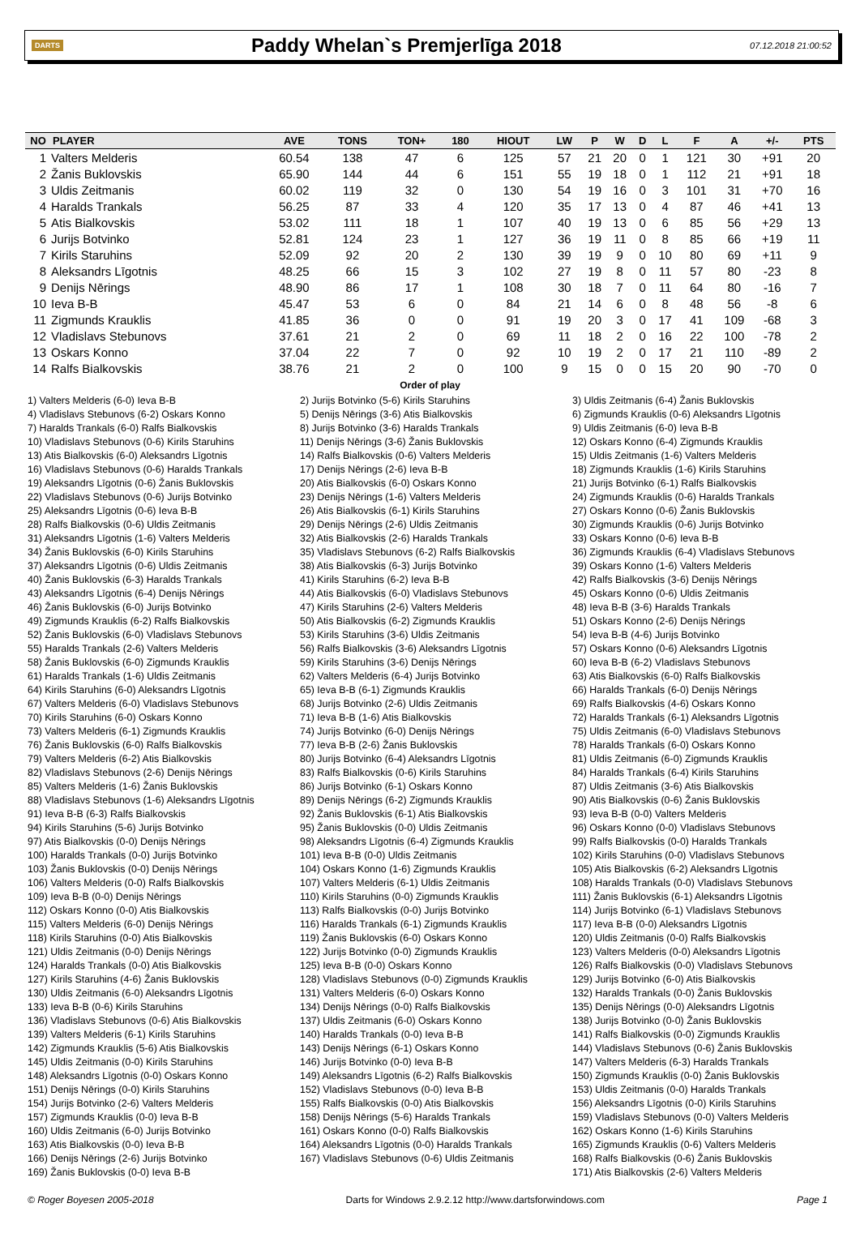DARTS Paddy Whelan`s Premjerlīga 2018 07.12.2018 21:00:52
| NO | PLAYER | AVE | TONS | TON+ | 180 | HIOUT | LW | P | W | D | L | F | A | +/- | PTS |
| --- | --- | --- | --- | --- | --- | --- | --- | --- | --- | --- | --- | --- | --- | --- | --- |
| 1 | Valters Melderis | 60.54 | 138 | 47 | 6 | 125 | 57 | 21 | 20 | 0 | 1 | 121 | 30 | +91 | 20 |
| 2 | Žanis Buklovskis | 65.90 | 144 | 44 | 6 | 151 | 55 | 19 | 18 | 0 | 1 | 112 | 21 | +91 | 18 |
| 3 | Uldis Zeitmanis | 60.02 | 119 | 32 | 0 | 130 | 54 | 19 | 16 | 0 | 3 | 101 | 31 | +70 | 16 |
| 4 | Haralds Trankals | 56.25 | 87 | 33 | 4 | 120 | 35 | 17 | 13 | 0 | 4 | 87 | 46 | +41 | 13 |
| 5 | Atis Bialkovskis | 53.02 | 111 | 18 | 1 | 107 | 40 | 19 | 13 | 0 | 6 | 85 | 56 | +29 | 13 |
| 6 | Jurijs Botvinko | 52.81 | 124 | 23 | 1 | 127 | 36 | 19 | 11 | 0 | 8 | 85 | 66 | +19 | 11 |
| 7 | Kirils Staruhins | 52.09 | 92 | 20 | 2 | 130 | 39 | 19 | 9 | 0 | 10 | 80 | 69 | +11 | 9 |
| 8 | Aleksandrs Līgotnis | 48.25 | 66 | 15 | 3 | 102 | 27 | 19 | 8 | 0 | 11 | 57 | 80 | -23 | 8 |
| 9 | Denijs Nērings | 48.90 | 86 | 17 | 1 | 108 | 30 | 18 | 7 | 0 | 11 | 64 | 80 | -16 | 7 |
| 10 | Ieva B-B | 45.47 | 53 | 6 | 0 | 84 | 21 | 14 | 6 | 0 | 8 | 48 | 56 | -8 | 6 |
| 11 | Zigmunds Krauklis | 41.85 | 36 | 0 | 0 | 91 | 19 | 20 | 3 | 0 | 17 | 41 | 109 | -68 | 3 |
| 12 | Vladislavs Stebunovs | 37.61 | 21 | 2 | 0 | 69 | 11 | 18 | 2 | 0 | 16 | 22 | 100 | -78 | 2 |
| 13 | Oskars Konno | 37.04 | 22 | 7 | 0 | 92 | 10 | 19 | 2 | 0 | 17 | 21 | 110 | -89 | 2 |
| 14 | Ralfs Bialkovskis | 38.76 | 21 | 2 | 0 | 100 | 9 | 15 | 0 | 0 | 15 | 20 | 90 | -70 | 0 |
Order of play
1) Valters Melderis (6-0) Ieva B-B
4) Vladislavs Stebunovs (6-2) Oskars Konno
7) Haralds Trankals (6-0) Ralfs Bialkovskis
10) Vladislavs Stebunovs (0-6) Kirils Staruhins
13) Atis Bialkovskis (6-0) Aleksandrs Līgotnis
16) Vladislavs Stebunovs (0-6) Haralds Trankals
19) Aleksandrs Līgotnis (0-6) Žanis Buklovskis
22) Vladislavs Stebunovs (0-6) Jurijs Botvinko
25) Aleksandrs Līgotnis (0-6) Ieva B-B
28) Ralfs Bialkovskis (0-6) Uldis Zeitmanis
31) Aleksandrs Līgotnis (1-6) Valters Melderis
34) Žanis Buklovskis (6-0) Kirils Staruhins
37) Aleksandrs Līgotnis (0-6) Uldis Zeitmanis
40) Žanis Buklovskis (6-3) Haralds Trankals
43) Aleksandrs Līgotnis (6-4) Denijs Nērings
46) Žanis Buklovskis (6-0) Jurijs Botvinko
49) Zigmunds Krauklis (6-2) Ralfs Bialkovskis
52) Žanis Buklovskis (6-0) Vladislavs Stebunovs
55) Haralds Trankals (2-6) Valters Melderis
58) Žanis Buklovskis (6-0) Zigmunds Krauklis
61) Haralds Trankals (1-6) Uldis Zeitmanis
64) Kirils Staruhins (6-0) Aleksandrs Līgotnis
67) Valters Melderis (6-0) Vladislavs Stebunovs
70) Kirils Staruhins (6-0) Oskars Konno
73) Valters Melderis (6-1) Zigmunds Krauklis
76) Žanis Buklovskis (6-0) Ralfs Bialkovskis
79) Valters Melderis (6-2) Atis Bialkovskis
82) Vladislavs Stebunovs (2-6) Denijs Nērings
85) Valters Melderis (1-6) Žanis Buklovskis
88) Vladislavs Stebunovs (1-6) Aleksandrs Līgotnis
91) Ieva B-B (6-3) Ralfs Bialkovskis
94) Kirils Staruhins (5-6) Jurijs Botvinko
97) Atis Bialkovskis (0-0) Denijs Nērings
100) Haralds Trankals (0-0) Jurijs Botvinko
103) Žanis Buklovskis (0-0) Denijs Nērings
106) Valters Melderis (0-0) Ralfs Bialkovskis
109) Ieva B-B (0-0) Denijs Nērings
112) Oskars Konno (0-0) Atis Bialkovskis
115) Valters Melderis (6-0) Denijs Nērings
118) Kirils Staruhins (0-0) Atis Bialkovskis
121) Uldis Zeitmanis (0-0) Denijs Nērings
124) Haralds Trankals (0-0) Atis Bialkovskis
127) Kirils Staruhins (4-6) Žanis Buklovskis
130) Uldis Zeitmanis (6-0) Aleksandrs Līgotnis
133) Ieva B-B (0-6) Kirils Staruhins
136) Vladislavs Stebunovs (0-6) Atis Bialkovskis
139) Valters Melderis (6-1) Kirils Staruhins
142) Zigmunds Krauklis (5-6) Atis Bialkovskis
145) Uldis Zeitmanis (0-0) Kirils Staruhins
148) Aleksandrs Līgotnis (0-0) Oskars Konno
151) Denijs Nērings (0-0) Kirils Staruhins
154) Jurijs Botvinko (2-6) Valters Melderis
157) Zigmunds Krauklis (0-0) Ieva B-B
160) Uldis Zeitmanis (6-0) Jurijs Botvinko
163) Atis Bialkovskis (0-0) Ieva B-B
166) Denijs Nērings (2-6) Jurijs Botvinko
169) Žanis Buklovskis (0-0) Ieva B-B
2) Jurijs Botvinko (5-6) Kirils Staruhins
5) Denijs Nērings (3-6) Atis Bialkovskis
8) Jurijs Botvinko (3-6) Haralds Trankals
11) Denijs Nērings (3-6) Žanis Buklovskis
14) Ralfs Bialkovskis (0-6) Valters Melderis
17) Denijs Nērings (2-6) Ieva B-B
20) Atis Bialkovskis (6-0) Oskars Konno
23) Denijs Nērings (1-6) Valters Melderis
26) Atis Bialkovskis (6-1) Kirils Staruhins
29) Denijs Nērings (2-6) Uldis Zeitmanis
32) Atis Bialkovskis (2-6) Haralds Trankals
35) Vladislavs Stebunovs (6-2) Ralfs Bialkovskis
38) Atis Bialkovskis (6-3) Jurijs Botvinko
41) Kirils Staruhins (6-2) Ieva B-B
44) Atis Bialkovskis (6-0) Vladislavs Stebunovs
47) Kirils Staruhins (2-6) Valters Melderis
50) Atis Bialkovskis (6-2) Zigmunds Krauklis
53) Kirils Staruhins (3-6) Uldis Zeitmanis
56) Ralfs Bialkovskis (3-6) Aleksandrs Līgotnis
59) Kirils Staruhins (3-6) Denijs Nērings
62) Valters Melderis (6-4) Jurijs Botvinko
65) Ieva B-B (6-1) Zigmunds Krauklis
68) Jurijs Botvinko (2-6) Uldis Zeitmanis
71) Ieva B-B (1-6) Atis Bialkovskis
74) Jurijs Botvinko (6-0) Denijs Nērings
77) Ieva B-B (2-6) Žanis Buklovskis
80) Jurijs Botvinko (6-4) Aleksandrs Līgotnis
83) Ralfs Bialkovskis (0-6) Kirils Staruhins
86) Jurijs Botvinko (6-1) Oskars Konno
89) Denijs Nērings (6-2) Zigmunds Krauklis
92) Žanis Buklovskis (6-1) Atis Bialkovskis
95) Žanis Buklovskis (0-0) Uldis Zeitmanis
98) Aleksandrs Līgotnis (6-4) Zigmunds Krauklis
101) Ieva B-B (0-0) Uldis Zeitmanis
104) Oskars Konno (1-6) Zigmunds Krauklis
107) Valters Melderis (6-1) Uldis Zeitmanis
110) Kirils Staruhins (0-0) Zigmunds Krauklis
113) Ralfs Bialkovskis (0-0) Jurijs Botvinko
116) Haralds Trankals (6-1) Zigmunds Krauklis
119) Žanis Buklovskis (6-0) Oskars Konno
122) Jurijs Botvinko (0-0) Zigmunds Krauklis
125) Ieva B-B (0-0) Oskars Konno
128) Vladislavs Stebunovs (0-0) Zigmunds Krauklis
131) Valters Melderis (6-0) Oskars Konno
134) Denijs Nērings (0-0) Ralfs Bialkovskis
137) Uldis Zeitmanis (6-0) Oskars Konno
140) Haralds Trankals (0-0) Ieva B-B
143) Denijs Nērings (6-1) Oskars Konno
146) Jurijs Botvinko (0-0) Ieva B-B
149) Aleksandrs Līgotnis (6-2) Ralfs Bialkovskis
152) Vladislavs Stebunovs (0-0) Ieva B-B
155) Ralfs Bialkovskis (0-0) Atis Bialkovskis
158) Denijs Nērings (5-6) Haralds Trankals
161) Oskars Konno (0-0) Ralfs Bialkovskis
164) Aleksandrs Līgotnis (0-0) Haralds Trankals
167) Vladislavs Stebunovs (0-6) Uldis Zeitmanis
3) Uldis Zeitmanis (6-4) Žanis Buklovskis
6) Zigmunds Krauklis (0-6) Aleksandrs Līgotnis
9) Uldis Zeitmanis (6-0) Ieva B-B
12) Oskars Konno (6-4) Zigmunds Krauklis
15) Uldis Zeitmanis (1-6) Valters Melderis
18) Zigmunds Krauklis (1-6) Kirils Staruhins
21) Jurijs Botvinko (6-1) Ralfs Bialkovskis
24) Zigmunds Krauklis (0-6) Haralds Trankals
27) Oskars Konno (0-6) Žanis Buklovskis
30) Zigmunds Krauklis (0-6) Jurijs Botvinko
33) Oskars Konno (0-6) Ieva B-B
36) Zigmunds Krauklis (6-4) Vladislavs Stebunovs
39) Oskars Konno (1-6) Valters Melderis
42) Ralfs Bialkovskis (3-6) Denijs Nērings
45) Oskars Konno (0-6) Uldis Zeitmanis
48) Ieva B-B (3-6) Haralds Trankals
51) Oskars Konno (2-6) Denijs Nērings
54) Ieva B-B (4-6) Jurijs Botvinko
57) Oskars Konno (0-6) Aleksandrs Līgotnis
60) Ieva B-B (6-2) Vladislavs Stebunovs
63) Atis Bialkovskis (6-0) Ralfs Bialkovskis
66) Haralds Trankals (6-0) Denijs Nērings
69) Ralfs Bialkovskis (4-6) Oskars Konno
72) Haralds Trankals (6-1) Aleksandrs Līgotnis
75) Uldis Zeitmanis (6-0) Vladislavs Stebunovs
78) Haralds Trankals (6-0) Oskars Konno
81) Uldis Zeitmanis (6-0) Zigmunds Krauklis
84) Haralds Trankals (6-4) Kirils Staruhins
87) Uldis Zeitmanis (3-6) Atis Bialkovskis
90) Atis Bialkovskis (0-6) Žanis Buklovskis
93) Ieva B-B (0-0) Valters Melderis
96) Oskars Konno (0-0) Vladislavs Stebunovs
99) Ralfs Bialkovskis (0-0) Haralds Trankals
102) Kirils Staruhins (0-0) Vladislavs Stebunovs
105) Atis Bialkovskis (6-2) Aleksandrs Līgotnis
108) Haralds Trankals (0-0) Vladislavs Stebunovs
111) Žanis Buklovskis (6-1) Aleksandrs Līgotnis
114) Jurijs Botvinko (6-1) Vladislavs Stebunovs
117) Ieva B-B (0-0) Aleksandrs Līgotnis
120) Uldis Zeitmanis (0-0) Ralfs Bialkovskis
123) Valters Melderis (0-0) Aleksandrs Līgotnis
126) Ralfs Bialkovskis (0-0) Vladislavs Stebunovs
129) Jurijs Botvinko (6-0) Atis Bialkovskis
132) Haralds Trankals (0-0) Žanis Buklovskis
135) Denijs Nērings (0-0) Aleksandrs Līgotnis
138) Jurijs Botvinko (0-0) Žanis Buklovskis
141) Ralfs Bialkovskis (0-0) Zigmunds Krauklis
144) Vladislavs Stebunovs (0-6) Žanis Buklovskis
147) Valters Melderis (6-3) Haralds Trankals
150) Zigmunds Krauklis (0-0) Žanis Buklovskis
153) Uldis Zeitmanis (0-0) Haralds Trankals
156) Aleksandrs Līgotnis (0-0) Kirils Staruhins
159) Vladislavs Stebunovs (0-0) Valters Melderis
162) Oskars Konno (1-6) Kirils Staruhins
165) Zigmunds Krauklis (0-6) Valters Melderis
168) Ralfs Bialkovskis (0-6) Žanis Buklovskis
171) Atis Bialkovskis (2-6) Valters Melderis
© Roger Boyesen 2005-2018 Darts for Windows 2.9.2.12 http://www.dartsforwindows.com Page 1